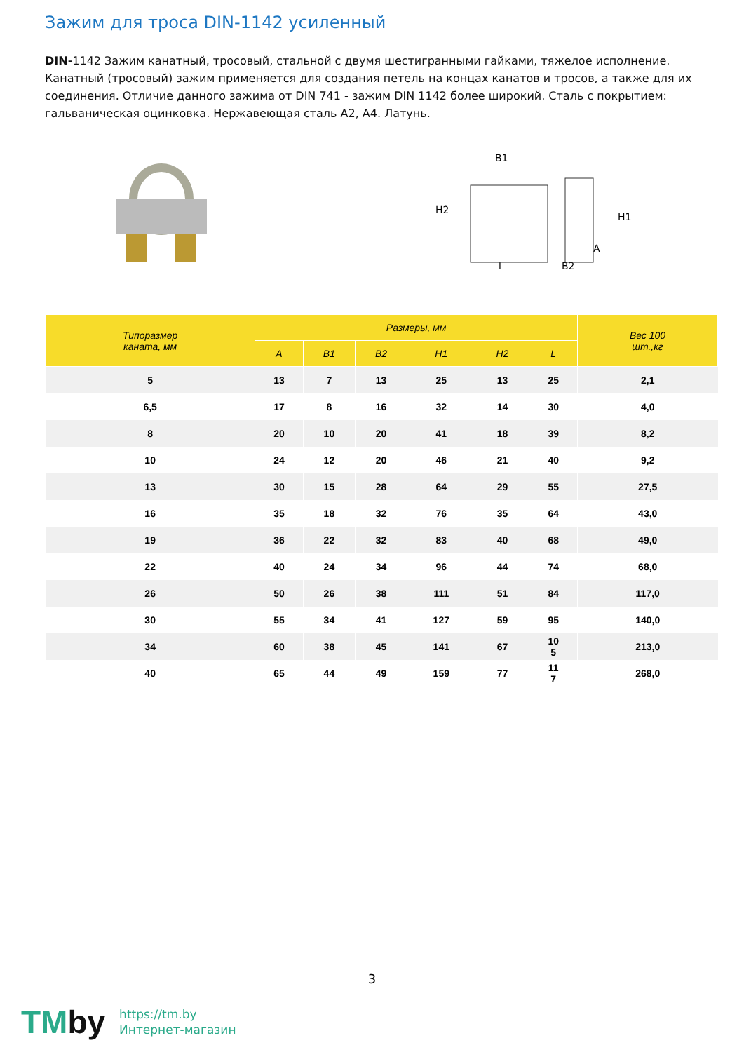Зажим для троса DIN-1142 усиленный
DIN-1142 Зажим канатный, тросовый, стальной с двумя шестигранными гайками, тяжелое исполнение. Канатный (тросовый) зажим применяется для создания петель на концах канатов и тросов, а также для их соединения. Отличие данного зажима от DIN 741 - зажим DIN 1142 более широкий. Сталь с покрытием: гальваническая оцинковка. Нержавеющая сталь А2, А4. Латунь.
B1
H2
H1
A
l
B2
| Типоразмер каната, мм | Размеры, мм | | | | | | Вес 100 шт.,кг |
| --- | --- | --- | --- | --- | --- | --- | --- |
| | A | B1 | B2 | H1 | H2 | L | |
| 5 | 13 | 7 | 13 | 25 | 13 | 25 | 2,1 |
| 6,5 | 17 | 8 | 16 | 32 | 14 | 30 | 4,0 |
| 8 | 20 | 10 | 20 | 41 | 18 | 39 | 8,2 |
| 10 | 24 | 12 | 20 | 46 | 21 | 40 | 9,2 |
| 13 | 30 | 15 | 28 | 64 | 29 | 55 | 27,5 |
| 16 | 35 | 18 | 32 | 76 | 35 | 64 | 43,0 |
| 19 | 36 | 22 | 32 | 83 | 40 | 68 | 49,0 |
| 22 | 40 | 24 | 34 | 96 | 44 | 74 | 68,0 |
| 26 | 50 | 26 | 38 | 111 | 51 | 84 | 117,0 |
| 30 | 55 | 34 | 41 | 127 | 59 | 95 | 140,0 |
| 34 | 60 | 38 | 45 | 141 | 67 | 10 5 | 213,0 |
| 40 | 65 | 44 | 49 | 159 | 77 | 11 7 | 268,0 |
3
TMby
https://tm.by
Интернет-магазин